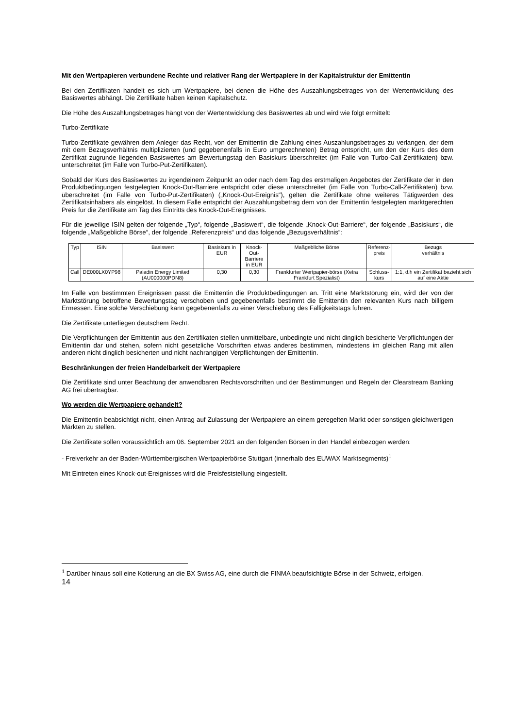Mit den Wertpapieren verbundene Rechte und relativer Rang der Wertpapiere in der Kapitalstruktur der Emittentin
Bei den Zertifikaten handelt es sich um Wertpapiere, bei denen die Höhe des Auszahlungsbetrages von der Wertentwicklung des Basiswertes abhängt. Die Zertifikate haben keinen Kapitalschutz.
Die Höhe des Auszahlungsbetrages hängt von der Wertentwicklung des Basiswertes ab und wird wie folgt ermittelt:
Turbo-Zertifikate
Turbo-Zertifikate gewähren dem Anleger das Recht, von der Emittentin die Zahlung eines Auszahlungsbetrages zu verlangen, der dem mit dem Bezugsverhältnis multiplizierten (und gegebenenfalls in Euro umgerechneten) Betrag entspricht, um den der Kurs des dem Zertifikat zugrunde liegenden Basiswertes am Bewertungstag den Basiskurs überschreitet (im Falle von Turbo-Call-Zertifikaten) bzw. unterschreitet (im Falle von Turbo-Put-Zertifikaten).
Sobald der Kurs des Basiswertes zu irgendeinem Zeitpunkt an oder nach dem Tag des erstmaligen Angebotes der Zertifikate der in den Produktbedingungen festgelegten Knock-Out-Barriere entspricht oder diese unterschreitet (im Falle von Turbo-Call-Zertifikaten) bzw. überschreitet (im Falle von Turbo-Put-Zertifikaten) („Knock-Out-Ereignis“), gelten die Zertifikate ohne weiteres Tätigwerden des Zertifikatsinhabers als eingelöst. In diesem Falle entspricht der Auszahlungsbetrag dem von der Emittentin festgelegten marktgerechten Preis für die Zertifikate am Tag des Eintritts des Knock-Out-Ereignisses.
Für die jeweilige ISIN gelten der folgende „Typ“, folgende „Basiswert“, die folgende „Knock-Out-Barriere“, der folgende „Basiskurs“, die folgende „Maßgebliche Börse“, der folgende „Referenzpreis“ und das folgende „Bezugsverhältnis“:
| Typ | ISIN | Basiswert | Basiskurs in EUR | Knock-Out- Barriere in EUR | Maßgebliche Börse | Referenz- preis | Bezugs verhältnis |
| --- | --- | --- | --- | --- | --- | --- | --- |
| Call | DE000LX0YP98 | Paladin Energy Limited (AU000000PDN8) | 0,30 | 0,30 | Frankfurter Wertpapier-börse (Xetra Frankfurt Spezialist) | Schluss- kurs | 1:1, d.h ein Zertifikat bezieht sich auf eine Aktie |
Im Falle von bestimmten Ereignissen passt die Emittentin die Produktbedingungen an. Tritt eine Marktstörung ein, wird der von der Marktstörung betroffene Bewertungstag verschoben und gegebenenfalls bestimmt die Emittentin den relevanten Kurs nach billigem Ermessen. Eine solche Verschiebung kann gegebenenfalls zu einer Verschiebung des Fälligkeitstags führen.
Die Zertifikate unterliegen deutschem Recht.
Die Verpflichtungen der Emittentin aus den Zertifikaten stellen unmittelbare, unbedingte und nicht dinglich besicherte Verpflichtungen der Emittentin dar und stehen, sofern nicht gesetzliche Vorschriften etwas anderes bestimmen, mindestens im gleichen Rang mit allen anderen nicht dinglich besicherten und nicht nachrangigen Verpflichtungen der Emittentin.
Beschränkungen der freien Handelbarkeit der Wertpapiere
Die Zertifikate sind unter Beachtung der anwendbaren Rechtsvorschriften und der Bestimmungen und Regeln der Clearstream Banking AG frei übertragbar.
Wo werden die Wertpapiere gehandelt?
Die Emittentin beabsichtigt nicht, einen Antrag auf Zulassung der Wertpapiere an einem geregelten Markt oder sonstigen gleichwertigen Märkten zu stellen.
Die Zertifikate sollen voraussichtlich am 06. September 2021 an den folgenden Börsen in den Handel einbezogen werden:
- Freiverkehr an der Baden-Württembergischen Wertpapierbörse Stuttgart (innerhalb des EUWAX Marktsegments)<sup>1</sup>
Mit Eintreten eines Knock-out-Ereignisses wird die Preisfeststellung eingestellt.
<sup>1</sup> Darüber hinaus soll eine Kotierung an die BX Swiss AG, eine durch die FINMA beaufsichtigte Börse in der Schweiz, erfolgen.
14